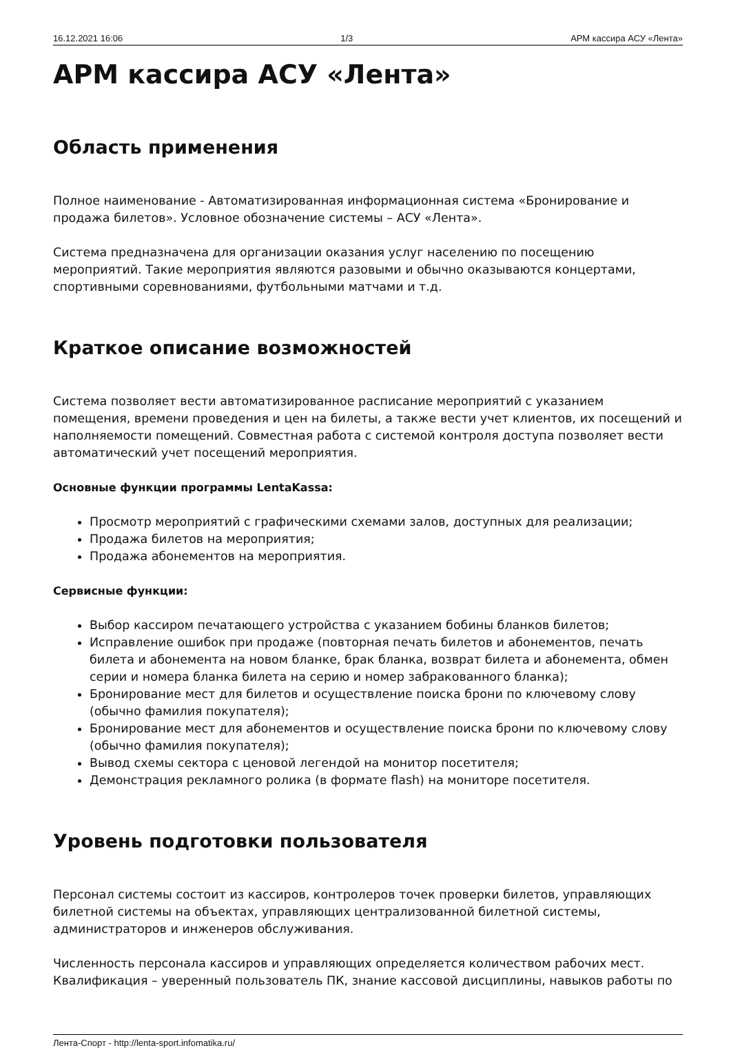16.12.2021 16:06 1/3 АРМ кассира АСУ «Лента»
АРМ кассира АСУ «Лента»
Область применения
Полное наименование - Автоматизированная информационная система «Бронирование и продажа билетов». Условное обозначение системы – АСУ «Лента».
Система предназначена для организации оказания услуг населению по посещению мероприятий. Такие мероприятия являются разовыми и обычно оказываются концертами, спортивными соревнованиями, футбольными матчами и т.д.
Краткое описание возможностей
Система позволяет вести автоматизированное расписание мероприятий с указанием помещения, времени проведения и цен на билеты, а также вести учет клиентов, их посещений и наполняемости помещений. Совместная работа с системой контроля доступа позволяет вести автоматический учет посещений мероприятия.
Основные функции программы LentaKassa:
Просмотр мероприятий с графическими схемами залов, доступных для реализации;
Продажа билетов на мероприятия;
Продажа абонементов на мероприятия.
Сервисные функции:
Выбор кассиром печатающего устройства с указанием бобины бланков билетов;
Исправление ошибок при продаже (повторная печать билетов и абонементов, печать билета и абонемента на новом бланке, брак бланка, возврат билета и абонемента, обмен серии и номера бланка билета на серию и номер забракованного бланка);
Бронирование мест для билетов и осуществление поиска брони по ключевому слову (обычно фамилия покупателя);
Бронирование мест для абонементов и осуществление поиска брони по ключевому слову (обычно фамилия покупателя);
Вывод схемы сектора с ценовой легендой на монитор посетителя;
Демонстрация рекламного ролика (в формате flash) на мониторе посетителя.
Уровень подготовки пользователя
Персонал системы состоит из кассиров, контролеров точек проверки билетов, управляющих билетной системы на объектах, управляющих централизованной билетной системы, администраторов и инженеров обслуживания.
Численность персонала кассиров и управляющих определяется количеством рабочих мест. Квалификация – уверенный пользователь ПК, знание кассовой дисциплины, навыков работы по
Лента-Спорт - http://lenta-sport.infomatika.ru/